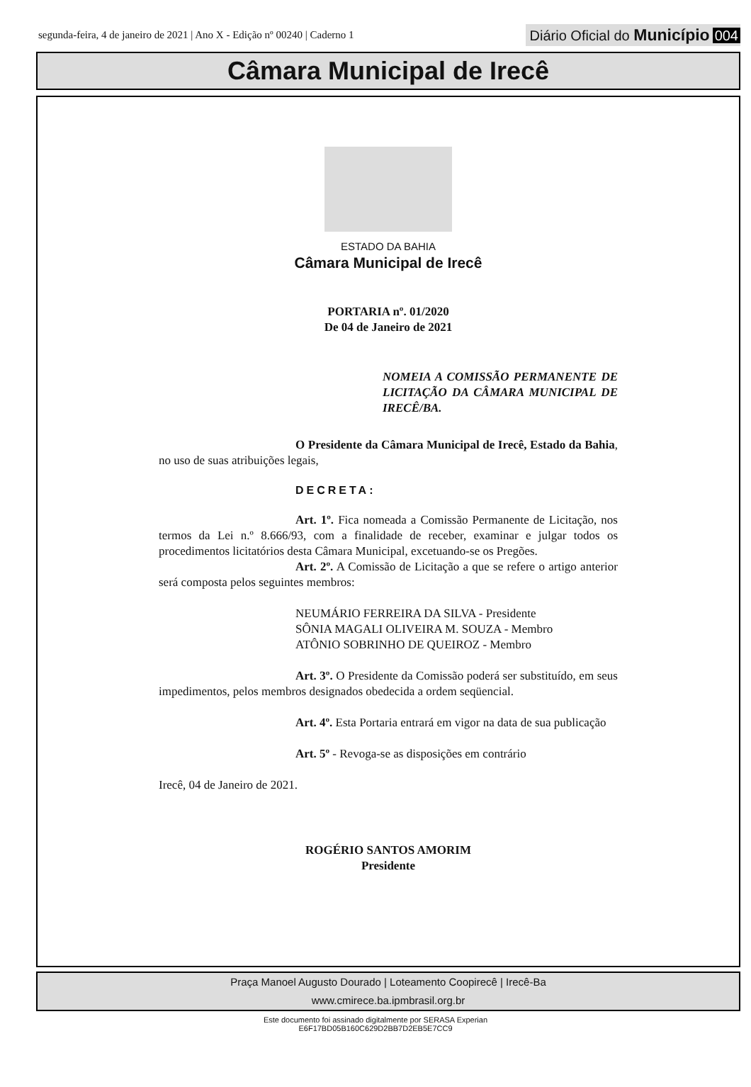segunda-feira, 4 de janeiro de 2021 | Ano X - Edição nº 00240 | Caderno 1
Diário Oficial do Município 004
Câmara Municipal de Irecê
ESTADO DA BAHIA
Câmara Municipal de Irecê
PORTARIA nº. 01/2020
De 04 de Janeiro de 2021
NOMEIA A COMISSÃO PERMANENTE DE LICITAÇÃO DA CÂMARA MUNICIPAL DE IRECÊ/BA.
O Presidente da Câmara Municipal de Irecê, Estado da Bahia, no uso de suas atribuições legais,
DECRETA:
Art. 1º. Fica nomeada a Comissão Permanente de Licitação, nos termos da Lei n.º 8.666/93, com a finalidade de receber, examinar e julgar todos os procedimentos licitatórios desta Câmara Municipal, excetuando-se os Pregões.
Art. 2º. A Comissão de Licitação a que se refere o artigo anterior será composta pelos seguintes membros:
NEUMÁRIO FERREIRA DA SILVA - Presidente
SÔNIA MAGALI OLIVEIRA M. SOUZA - Membro
ATÔNIO SOBRINHO DE QUEIROZ - Membro
Art. 3º. O Presidente da Comissão poderá ser substituído, em seus impedimentos, pelos membros designados obedecida a ordem seqüencial.
Art. 4º. Esta Portaria entrará em vigor na data de sua publicação
Art. 5º - Revoga-se as disposições em contrário
Irecê, 04 de Janeiro de 2021.
ROGÉRIO SANTOS AMORIM
Presidente
Praça Manoel Augusto Dourado | Loteamento Coopirecê | Irecê-Ba
www.cmirece.ba.ipmbrasil.org.br
Este documento foi assinado digitalmente por SERASA Experian
E6F17BD05B160C629D2BB7D2EB5E7CC9